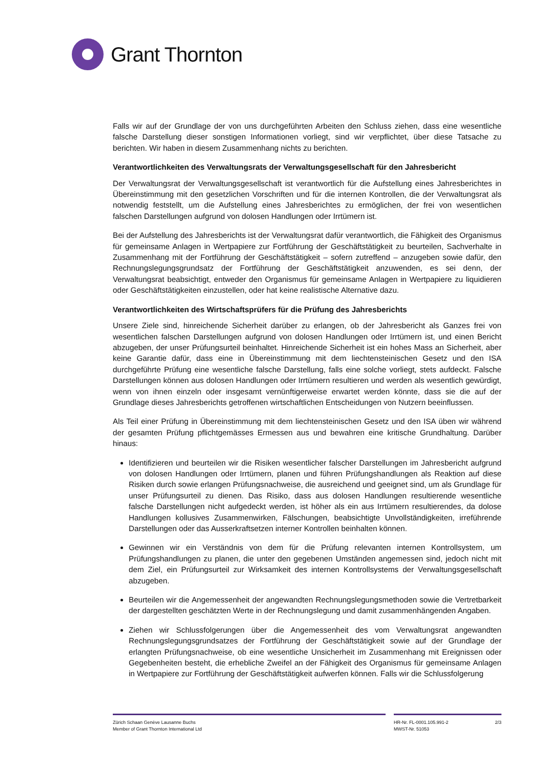Grant Thornton
Falls wir auf der Grundlage der von uns durchgeführten Arbeiten den Schluss ziehen, dass eine wesentliche falsche Darstellung dieser sonstigen Informationen vorliegt, sind wir verpflichtet, über diese Tatsache zu berichten. Wir haben in diesem Zusammenhang nichts zu berichten.
Verantwortlichkeiten des Verwaltungsrats der Verwaltungsgesellschaft für den Jahresbericht
Der Verwaltungsrat der Verwaltungsgesellschaft ist verantwortlich für die Aufstellung eines Jahresberichtes in Übereinstimmung mit den gesetzlichen Vorschriften und für die internen Kontrollen, die der Verwaltungsrat als notwendig feststellt, um die Aufstellung eines Jahresberichtes zu ermöglichen, der frei von wesentlichen falschen Darstellungen aufgrund von dolosen Handlungen oder Irrtümern ist.
Bei der Aufstellung des Jahresberichts ist der Verwaltungsrat dafür verantwortlich, die Fähigkeit des Organismus für gemeinsame Anlagen in Wertpapiere zur Fortführung der Geschäftstätigkeit zu beurteilen, Sachverhalte in Zusammenhang mit der Fortführung der Geschäftstätigkeit – sofern zutreffend – anzugeben sowie dafür, den Rechnungslegungsgrundsatz der Fortführung der Geschäftstätigkeit anzuwenden, es sei denn, der Verwaltungsrat beabsichtigt, entweder den Organismus für gemeinsame Anlagen in Wertpapiere zu liquidieren oder Geschäftstätigkeiten einzustellen, oder hat keine realistische Alternative dazu.
Verantwortlichkeiten des Wirtschaftsprüfers für die Prüfung des Jahresberichts
Unsere Ziele sind, hinreichende Sicherheit darüber zu erlangen, ob der Jahresbericht als Ganzes frei von wesentlichen falschen Darstellungen aufgrund von dolosen Handlungen oder Irrtümern ist, und einen Bericht abzugeben, der unser Prüfungsurteil beinhaltet. Hinreichende Sicherheit ist ein hohes Mass an Sicherheit, aber keine Garantie dafür, dass eine in Übereinstimmung mit dem liechtensteinischen Gesetz und den ISA durchgeführte Prüfung eine wesentliche falsche Darstellung, falls eine solche vorliegt, stets aufdeckt. Falsche Darstellungen können aus dolosen Handlungen oder Irrtümern resultieren und werden als wesentlich gewürdigt, wenn von ihnen einzeln oder insgesamt vernünftigerweise erwartet werden könnte, dass sie die auf der Grundlage dieses Jahresberichts getroffenen wirtschaftlichen Entscheidungen von Nutzern beeinflussen.
Als Teil einer Prüfung in Übereinstimmung mit dem liechtensteinischen Gesetz und den ISA üben wir während der gesamten Prüfung pflichtgemässes Ermessen aus und bewahren eine kritische Grundhaltung. Darüber hinaus:
Identifizieren und beurteilen wir die Risiken wesentlicher falscher Darstellungen im Jahresbericht aufgrund von dolosen Handlungen oder Irrtümern, planen und führen Prüfungshandlungen als Reaktion auf diese Risiken durch sowie erlangen Prüfungsnachweise, die ausreichend und geeignet sind, um als Grundlage für unser Prüfungsurteil zu dienen. Das Risiko, dass aus dolosen Handlungen resultierende wesentliche falsche Darstellungen nicht aufgedeckt werden, ist höher als ein aus Irrtümern resultierendes, da dolose Handlungen kollusives Zusammenwirken, Fälschungen, beabsichtigte Unvollständigkeiten, irreführende Darstellungen oder das Ausserkraftsetzen interner Kontrollen beinhalten können.
Gewinnen wir ein Verständnis von dem für die Prüfung relevanten internen Kontrollsystem, um Prüfungshandlungen zu planen, die unter den gegebenen Umständen angemessen sind, jedoch nicht mit dem Ziel, ein Prüfungsurteil zur Wirksamkeit des internen Kontrollsystems der Verwaltungsgesellschaft abzugeben.
Beurteilen wir die Angemessenheit der angewandten Rechnungslegungsmethoden sowie die Vertretbarkeit der dargestellten geschätzten Werte in der Rechnungslegung und damit zusammenhängenden Angaben.
Ziehen wir Schlussfolgerungen über die Angemessenheit des vom Verwaltungsrat angewandten Rechnungslegungsgrundsatzes der Fortführung der Geschäftstätigkeit sowie auf der Grundlage der erlangten Prüfungsnachweise, ob eine wesentliche Unsicherheit im Zusammenhang mit Ereignissen oder Gegebenheiten besteht, die erhebliche Zweifel an der Fähigkeit des Organismus für gemeinsame Anlagen in Wertpapiere zur Fortführung der Geschäftstätigkeit aufwerfen können. Falls wir die Schlussfolgerung
Zürich Schaan Genève Lausanne Buchs
Member of Grant Thornton International Ltd
HR-Nr. FL-0001.105.991-2
MWST-Nr. 51053
2/3